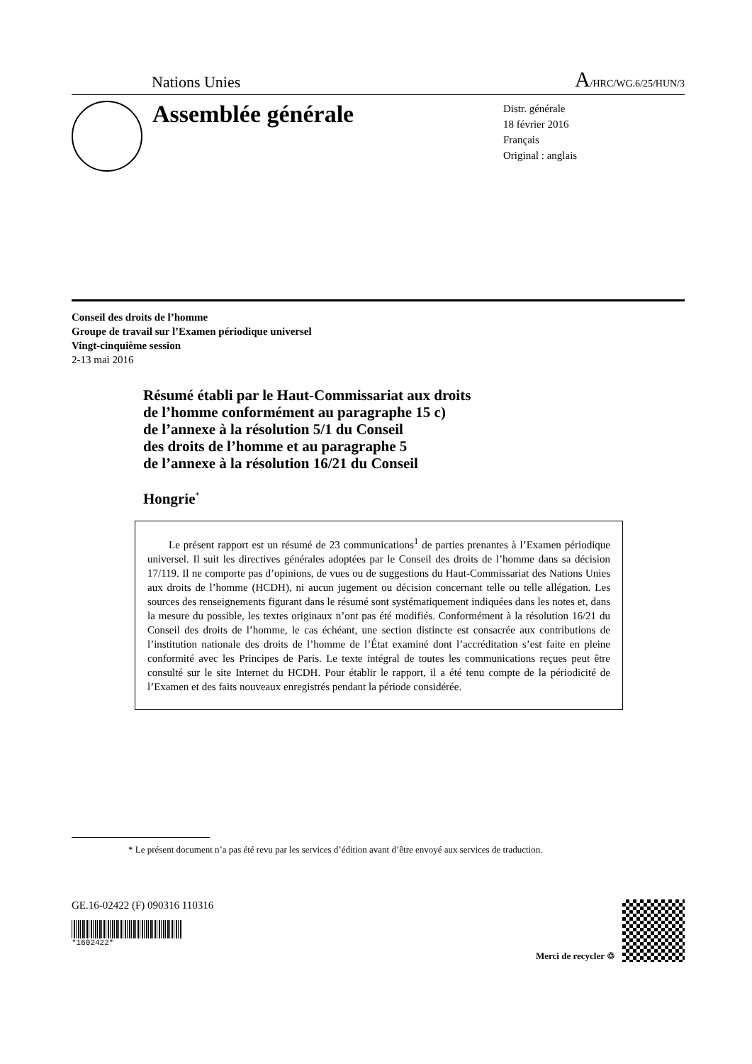Nations Unies A/HRC/WG.6/25/HUN/3
Assemblée générale
Distr. générale
18 février 2016
Français
Original : anglais
Conseil des droits de l’homme
Groupe de travail sur l’Examen périodique universel
Vingt-cinquième session
2-13 mai 2016
Résumé établi par le Haut-Commissariat aux droits
de l’homme conformément au paragraphe 15 c)
de l’annexe à la résolution 5/1 du Conseil
des droits de l’homme et au paragraphe 5
de l’annexe à la résolution 16/21 du Conseil
Hongrie<sup>*</sup>
  Le présent rapport est un résumé de 23 communications<sup>1</sup> de parties prenantes à l’Examen périodique universel. Il suit les directives générales adoptées par le Conseil des droits de l’homme dans sa décision 17/119. Il ne comporte pas d’opinions, de vues ou de suggestions du Haut-Commissariat des Nations Unies aux droits de l’homme (HCDH), ni aucun jugement ou décision concernant telle ou telle allégation. Les sources des renseignements figurant dans le résumé sont systématiquement indiquées dans les notes et, dans la mesure du possible, les textes originaux n’ont pas été modifiés. Conformément à la résolution 16/21 du Conseil des droits de l’homme, le cas échéant, une section distincte est consacrée aux contributions de l’institution nationale des droits de l’homme de l’État examiné dont l’accréditation s’est faite en pleine conformité avec les Principes de Paris. Le texte intégral de toutes les communications reçues peut être consulté sur le site Internet du HCDH. Pour établir le rapport, il a été tenu compte de la périodicité de l’Examen et des faits nouveaux enregistrés pendant la période considérée.
* Le présent document n’a pas été revu par les services d’édition avant d’être envoyé aux services de traduction.
GE.16-02422 (F) 090316 110316
*1602422*
Merci de recycler ♲